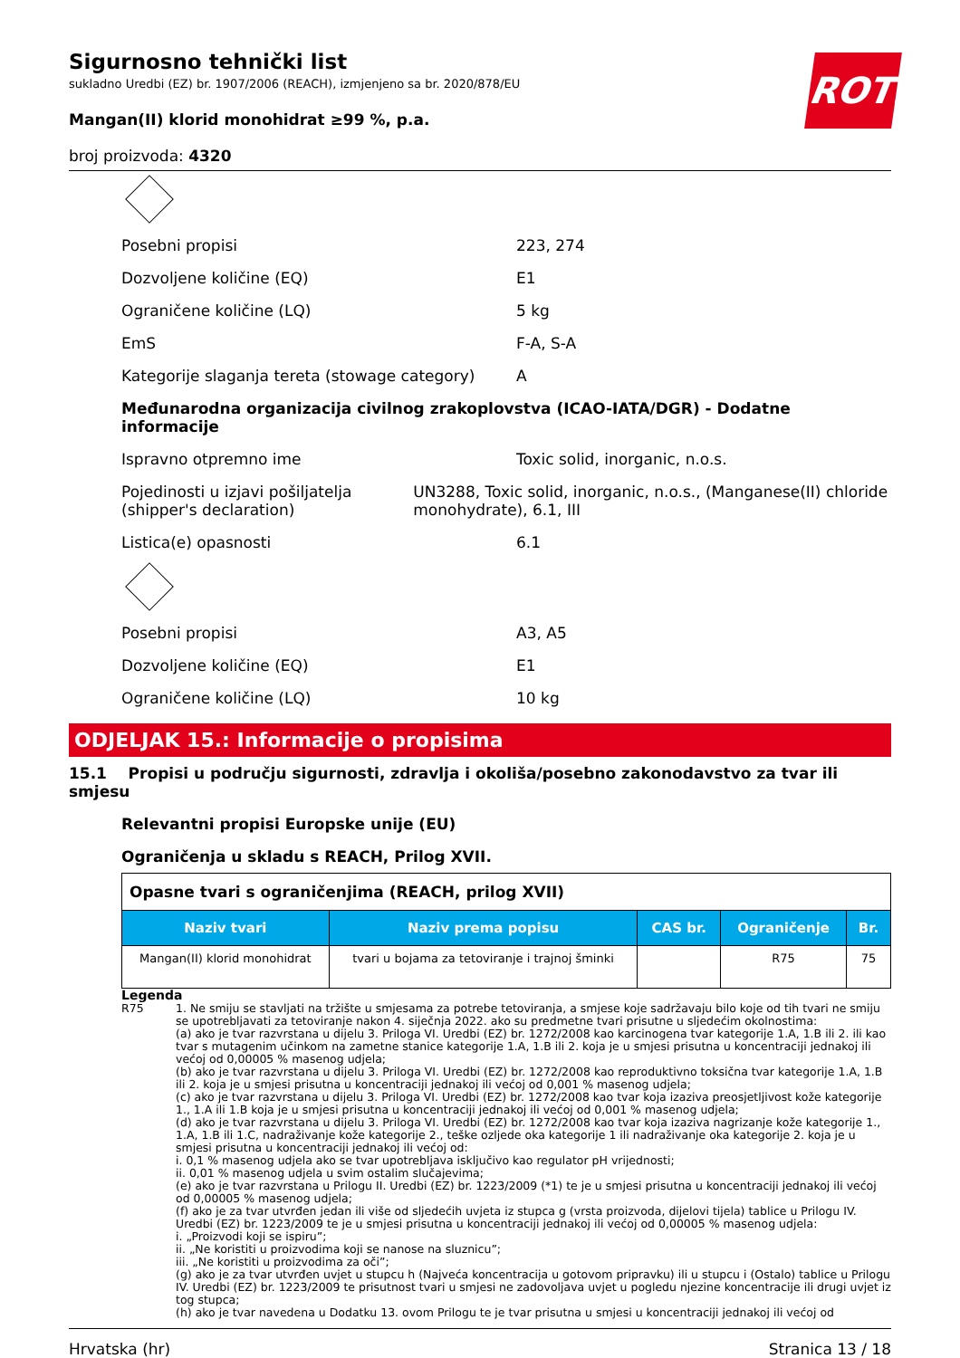ROTH
Sigurnosno tehnički list
sukladno Uredbi (EZ) br. 1907/2006 (REACH), izmjenjeno sa br. 2020/878/EU
Mangan(II) klorid monohidrat ≥99 %, p.a.
broj proizvoda: 4320
Posebni propisi 223, 274
Dozvoljene količine (EQ) E1
Ograničene količine (LQ) 5 kg
EmS F-A, S-A
Kategorije slaganja tereta (stowage category)
A
Međunarodna organizacija civilnog zrakoplovstva (ICAO-IATA/DGR) - Dodatne informacije
Ispravno otpremno ime Toxic solid, inorganic, n.o.s.
Pojedinosti u izjavi pošiljatelja (shipper's declaration)
UN3288, Toxic solid, inorganic, n.o.s., (Manganese(II) chloride monohydrate), 6.1, III
Listica(e) opasnosti 6.1
Posebni propisi A3, A5
Dozvoljene količine (EQ) E1
Ograničene količine (LQ) 10 kg
ODJELJAK 15.: Informacije o propisima
15.1 Propisi u području sigurnosti, zdravlja i okoliša/posebno zakonodavstvo za tvar ili smjesu
Relevantni propisi Europske unije (EU)
Ograničenja u skladu s REACH, Prilog XVII.
| Opasne tvari s ograničenjima (REACH, prilog XVII) | | | | |
| Naziv tvari | Naziv prema popisu | CAS br. | Ograničenje | Br. |
| Mangan(II) klorid monohidrat | tvari u bojama za tetoviranje i trajnoj šminki | | R75 | 75 |
Legenda
R75 1. Ne smiju se stavljati na tržište u smjesama za potrebe tetoviranja, a smjese koje sadržavaju bilo koje od tih tvari ne smiju se upotrebljavati za tetoviranje nakon 4. siječnja 2022. ako su predmetne tvari prisutne u sljedećim okolnostima:
(a) ako je tvar razvrstana u dijelu 3. Priloga VI. Uredbi (EZ) br. 1272/2008 kao karcinogena tvar kategorije 1.A, 1.B ili 2. ili kao tvar s mutagenim učinkom na zametne stanice kategorije 1.A, 1.B ili 2. koja je u smjesi prisutna u koncentraciji jednakoj ili većoj od 0,00005 % masenog udjela;
(b) ako je tvar razvrstana u dijelu 3. Priloga VI. Uredbi (EZ) br. 1272/2008 kao reproduktivno toksična tvar kategorije 1.A, 1.B ili 2. koja je u smjesi prisutna u koncentraciji jednakoj ili većoj od 0,001 % masenog udjela;
(c) ako je tvar razvrstana u dijelu 3. Priloga VI. Uredbi (EZ) br. 1272/2008 kao tvar koja izaziva preosjetljivost kože kategorije 1., 1.A ili 1.B koja je u smjesi prisutna u koncentraciji jednakoj ili većoj od 0,001 % masenog udjela;
(d) ako je tvar razvrstana u dijelu 3. Priloga VI. Uredbi (EZ) br. 1272/2008 kao tvar koja izaziva nagrizanje kože kategorije 1., 1.A, 1.B ili 1.C, nadraživanje kože kategorije 2., teške ozljede oka kategorije 1 ili nadraživanje oka kategorije 2. koja je u smjesi prisutna u koncentraciji jednakoj ili većoj od:
i. 0,1 % masenog udjela ako se tvar upotrebljava isključivo kao regulator pH vrijednosti;
ii. 0,01 % masenog udjela u svim ostalim slučajevima;
(e) ako je tvar razvrstana u Prilogu II. Uredbi (EZ) br. 1223/2009 (*1) te je u smjesi prisutna u koncentraciji jednakoj ili većoj od 0,00005 % masenog udjela;
(f) ako je za tvar utvrđen jedan ili više od sljedećih uvjeta iz stupca g (vrsta proizvoda, dijelovi tijela) tablice u Prilogu IV. Uredbi (EZ) br. 1223/2009 te je u smjesi prisutna u koncentraciji jednakoj ili većoj od 0,00005 % masenog udjela:
i. „Proizvodi koji se ispiru”;
ii. „Ne koristiti u proizvodima koji se nanose na sluznicu”;
iii. „Ne koristiti u proizvodima za oči”;
(g) ako je za tvar utvrđen uvjet u stupcu h (Najveća koncentracija u gotovom pripravku) ili u stupcu i (Ostalo) tablice u Prilogu IV. Uredbi (EZ) br. 1223/2009 te prisutnost tvari u smjesi ne zadovoljava uvjet u pogledu njezine koncentracije ili drugi uvjet iz tog stupca;
(h) ako je tvar navedena u Dodatku 13. ovom Prilogu te je tvar prisutna u smjesi u koncentraciji jednakoj ili većoj od
Hrvatska (hr) Stranica 13 / 18